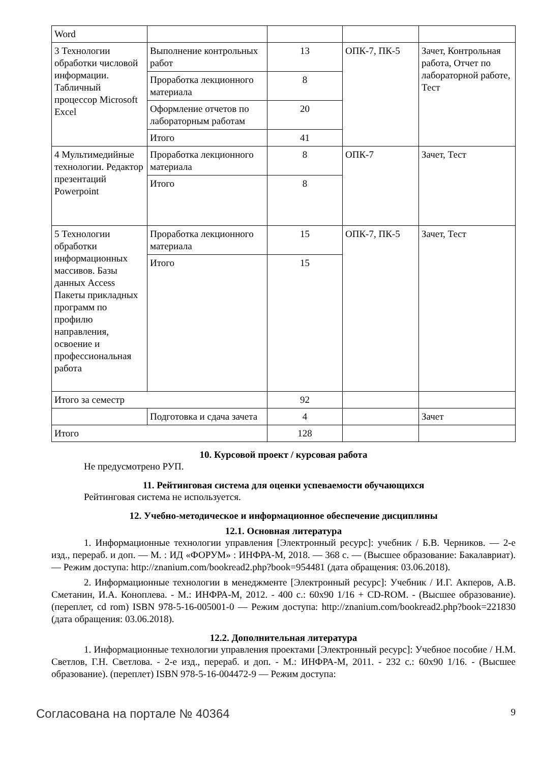| Word | | | | |
| 3 Технологии обработки числовой информации. Табличный процессор Microsoft Excel | Выполнение контроль­ных работ | 13 | ОПК-7, ПК-5 | Зачет, Контрольная работа, Отчет по лабораторной рабо­те, Тест |
| | Проработка лекционно­го материала | 8 | | |
| | Оформление отчетов по лабораторным работам | 20 | | |
| | Итого | 41 | | |
| 4 Мультимедийные технологии. Редактор презентаций Powerpoint | Проработка лекционно­го материала | 8 | ОПК-7 | Зачет, Тест |
| | Итого | 8 | | |
| 5 Технологии обработки информационных массивов. Базы данных Access Пакеты прикладных программ по профилю направления, освоение и профессиональная работа | Проработка лекционно­го материала | 15 | ОПК-7, ПК-5 | Зачет, Тест |
| | Итого | 15 | | |
| Итого за семестр | | 92 | | |
| | Подготовка и сдача за­чета | 4 | | Зачет |
| Итого | | 128 | | |
10. Курсовой проект / курсовая работа
Не предусмотрено РУП.
11. Рейтинговая система для оценки успеваемости обучающихся
Рейтинговая система не используется.
12. Учебно-методическое и информационное обеспечение дисциплины
12.1. Основная литература
1. Информационные технологии управления [Электронный ресурс]: учебник / Б.В. Черни­ков. — 2-е изд., перераб. и доп. — М. : ИД «ФОРУМ» : ИНФРА-М, 2018. — 368 с. — (Высшее об­разование: Бакалавриат). — Режим доступа: http://znanium.com/bookread2.php?book=954481 (дата обращения: 03.06.2018).
2. Информационные технологии в менеджменте [Электронный ресурс]: Учебник / И.Г. Акперов, А.В. Сметанин, И.А. Коноплева. - М.: ИНФРА-М, 2012. - 400 с.: 60x90 1/16 + CD-ROM. - (Высшее образование). (переплет, cd rom) ISBN 978-5-16-005001-0 — Режим доступа: http://znanium.com/bookread2.php?book=221830 (дата обращения: 03.06.2018).
12.2. Дополнительная литература
1. Информационные технологии управления проектами [Электронный ресурс]: Учебное пособие / Н.М. Светлов, Г.Н. Светлова. - 2-е изд., перераб. и доп. - М.: ИНФРА-М, 2011. - 232 с.: 60x90 1/16. - (Высшее образование). (переплет) ISBN 978-5-16-004472-9 — Режим доступа:
Согласована на портале № 40364 9